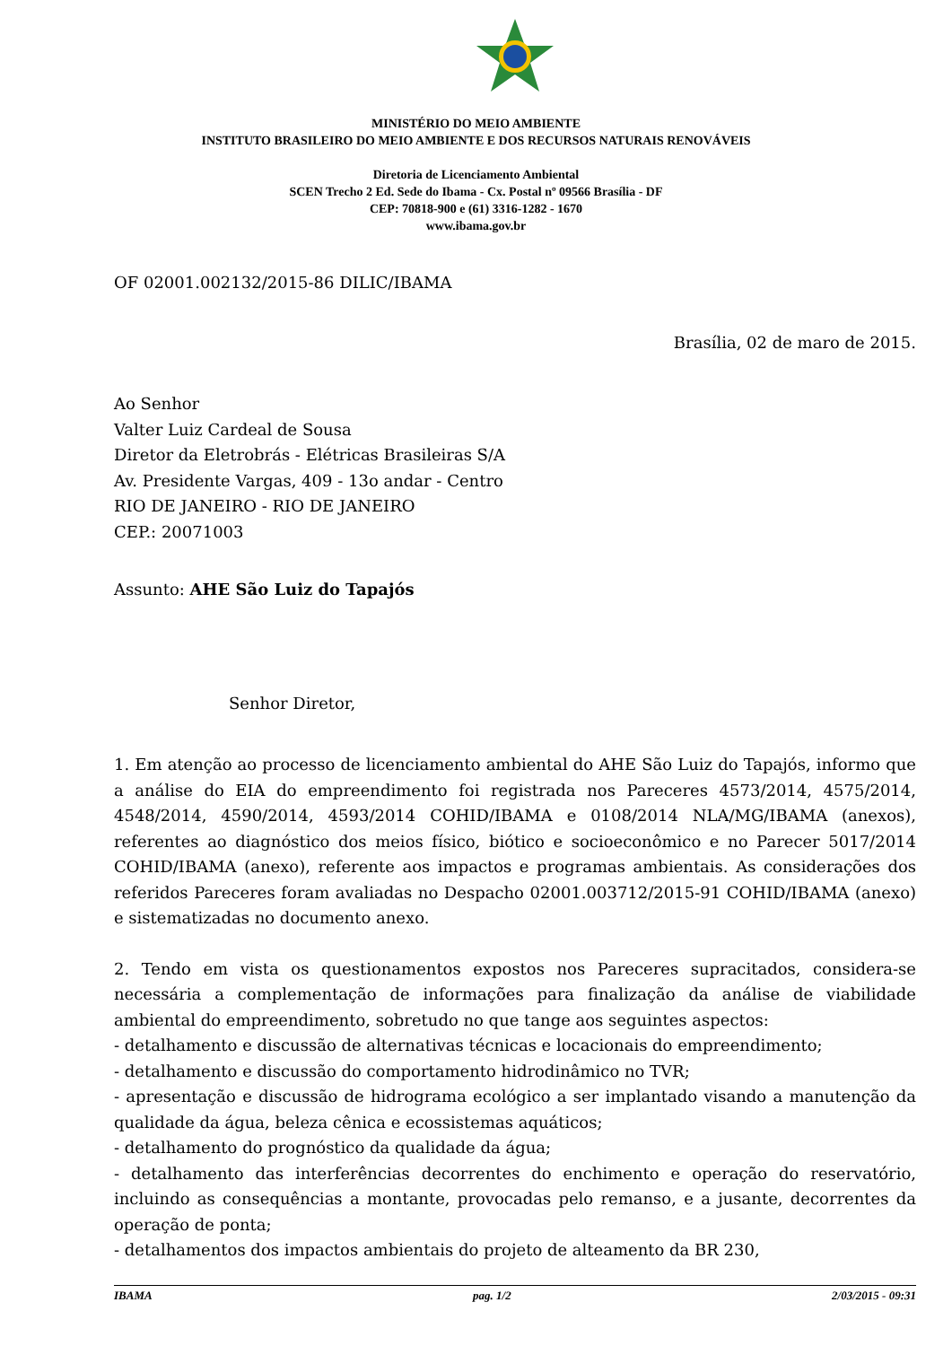MINISTÉRIO DO MEIO AMBIENTE
INSTITUTO BRASILEIRO DO MEIO AMBIENTE E DOS RECURSOS NATURAIS RENOVÁVEIS
Diretoria de Licenciamento Ambiental
SCEN Trecho 2 Ed. Sede do Ibama - Cx. Postal nº 09566 Brasília - DF
CEP: 70818-900 e (61) 3316-1282 - 1670
www.ibama.gov.br
OF 02001.002132/2015-86 DILIC/IBAMA
Brasília, 02 de maro de 2015.
Ao Senhor
Valter Luiz Cardeal de Sousa
Diretor da Eletrobrás - Elétricas Brasileiras S/A
Av. Presidente Vargas, 409 - 13o andar - Centro
RIO DE JANEIRO - RIO DE JANEIRO
CEP.: 20071003
Assunto: AHE São Luiz do Tapajós
Senhor Diretor,
1. Em atenção ao processo de licenciamento ambiental do AHE São Luiz do Tapajós, informo que a análise do EIA do empreendimento foi registrada nos Pareceres 4573/2014, 4575/2014, 4548/2014, 4590/2014, 4593/2014 COHID/IBAMA e 0108/2014 NLA/MG/IBAMA (anexos), referentes ao diagnóstico dos meios físico, biótico e socioeconômico e no Parecer 5017/2014 COHID/IBAMA (anexo), referente aos impactos e programas ambientais. As considerações dos referidos Pareceres foram avaliadas no Despacho 02001.003712/2015-91 COHID/IBAMA (anexo) e sistematizadas no documento anexo.
2. Tendo em vista os questionamentos expostos nos Pareceres supracitados, considera-se necessária a complementação de informações para finalização da análise de viabilidade ambiental do empreendimento, sobretudo no que tange aos seguintes aspectos:
- detalhamento e discussão de alternativas técnicas e locacionais do empreendimento;
- detalhamento e discussão do comportamento hidrodinâmico no TVR;
- apresentação e discussão de hidrograma ecológico a ser implantado visando a manutenção da qualidade da água, beleza cênica e ecossistemas aquáticos;
- detalhamento do prognóstico da qualidade da água;
- detalhamento das interferências decorrentes do enchimento e operação do reservatório, incluindo as consequências a montante, provocadas pelo remanso, e a jusante, decorrentes da operação de ponta;
- detalhamentos dos impactos ambientais do projeto de alteamento da BR 230,
IBAMA pag. 1/2 2/03/2015 - 09:31